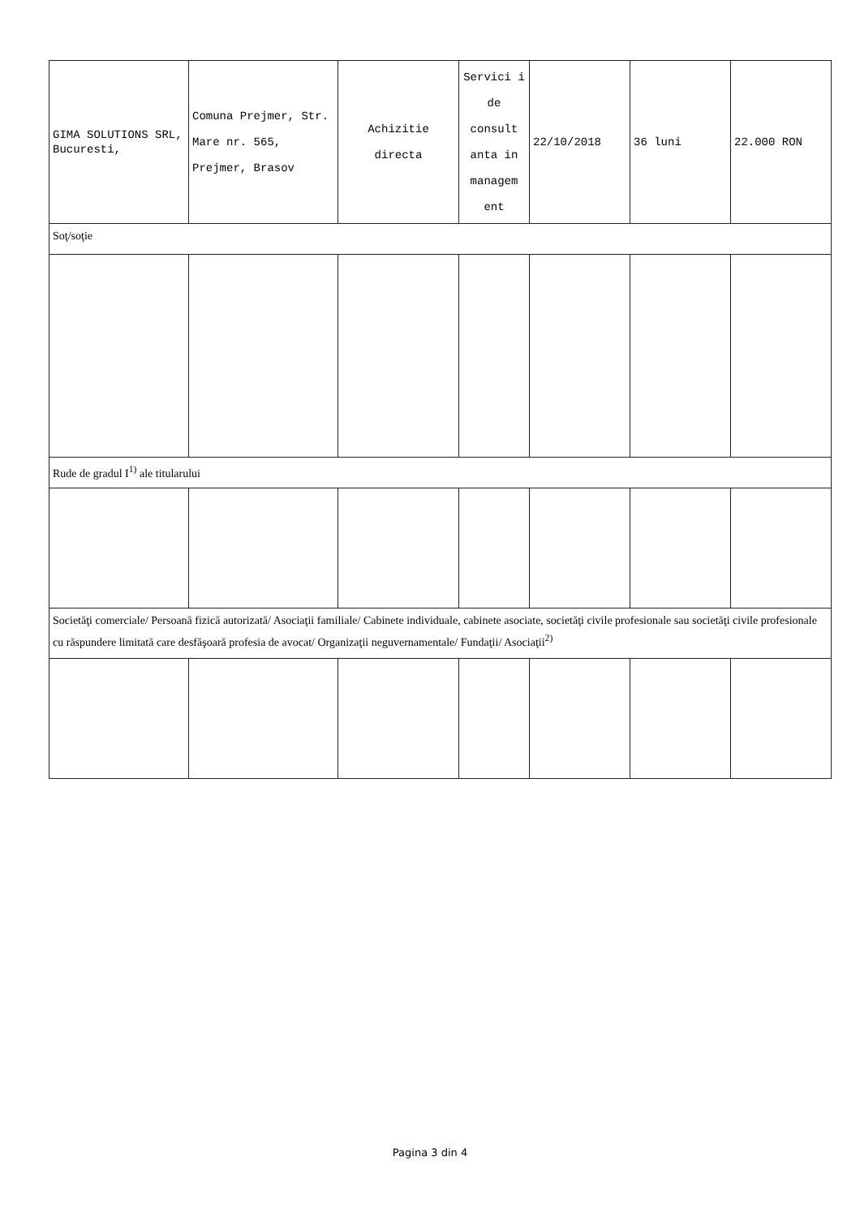| GIMA SOLUTIONS SRL, Bucuresti, | Comuna Prejmer, Str. Mare nr. 565, Prejmer, Brasov | Achizitie directa | Servici i de consult anta in managem ent | 22/10/2018 | 36 luni | 22.000 RON |
| Soţ/soţie | | | | | | |
| Rude de gradul I<sup>1)</sup> ale titularului | | | | | | |
| Societăţi comerciale/ Persoană fizică autorizată/ Asociaţii familiale/ Cabinete individuale, cabinete asociate, societăţi civile profesionale sau societăţi civile profesionale cu răspundere limitată care desfăşoară profesia de avocat/ Organizaţii neguvernamentale/ Fundaţii/ Asociaţii<sup>2)</sup> | | | | | | |
Pagina 3 din 4